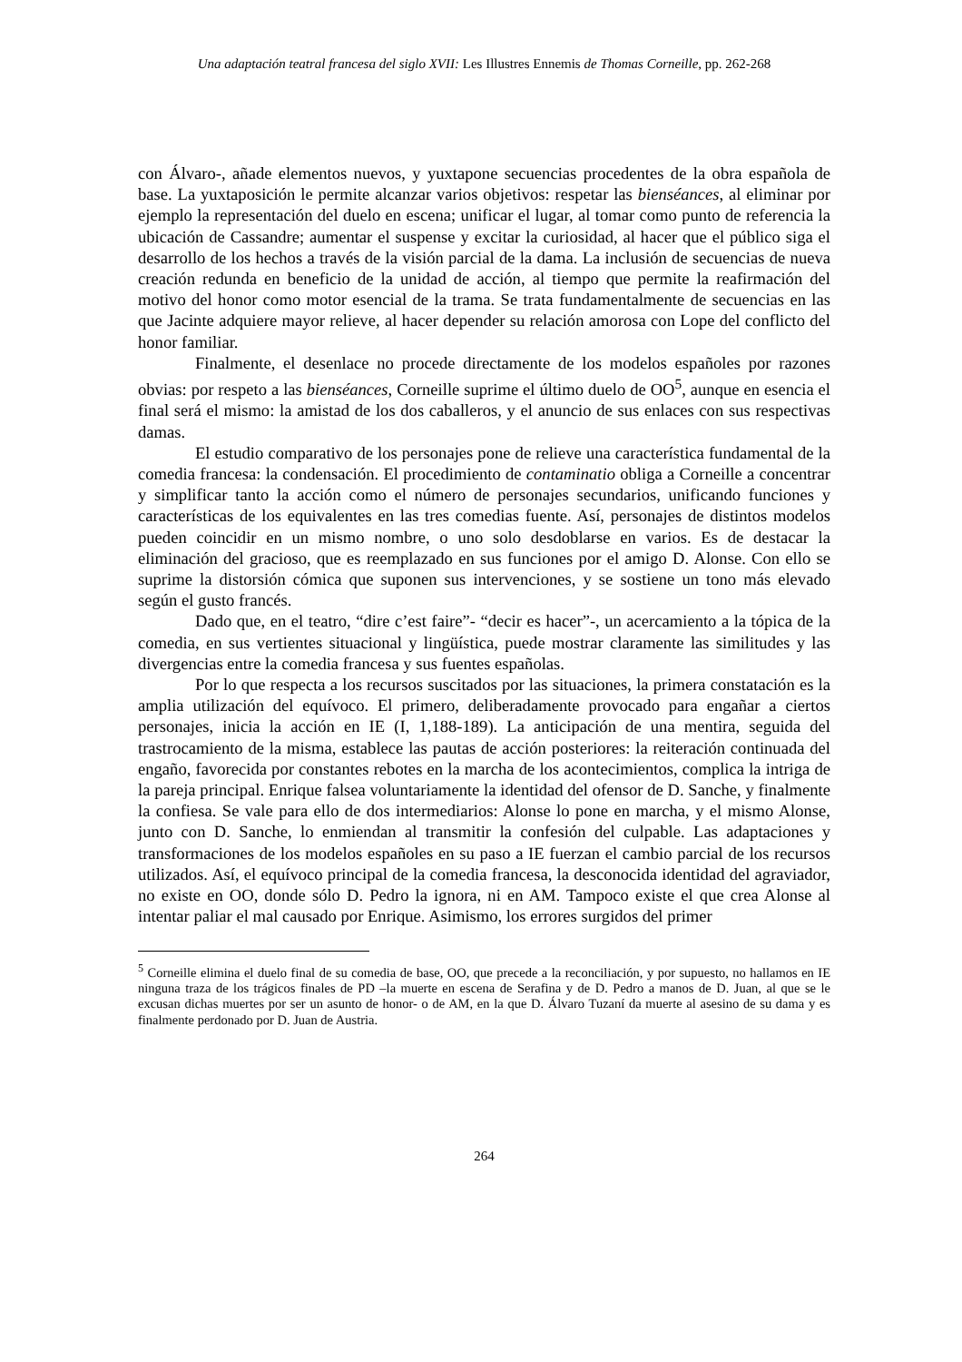Una adaptación teatral francesa del siglo XVII: Les Illustres Ennemis de Thomas Corneille, pp. 262-268
con Álvaro-, añade elementos nuevos, y yuxtapone secuencias procedentes de la obra española de base. La yuxtaposición le permite alcanzar varios objetivos: respetar las bienséances, al eliminar por ejemplo la representación del duelo en escena; unificar el lugar, al tomar como punto de referencia la ubicación de Cassandre; aumentar el suspense y excitar la curiosidad, al hacer que el público siga el desarrollo de los hechos a través de la visión parcial de la dama. La inclusión de secuencias de nueva creación redunda en beneficio de la unidad de acción, al tiempo que permite la reafirmación del motivo del honor como motor esencial de la trama. Se trata fundamentalmente de secuencias en las que Jacinte adquiere mayor relieve, al hacer depender su relación amorosa con Lope del conflicto del honor familiar.
Finalmente, el desenlace no procede directamente de los modelos españoles por razones obvias: por respeto a las bienséances, Corneille suprime el último duelo de OO<sup>5</sup>, aunque en esencia el final será el mismo: la amistad de los dos caballeros, y el anuncio de sus enlaces con sus respectivas damas.
El estudio comparativo de los personajes pone de relieve una característica fundamental de la comedia francesa: la condensación. El procedimiento de contaminatio obliga a Corneille a concentrar y simplificar tanto la acción como el número de personajes secundarios, unificando funciones y características de los equivalentes en las tres comedias fuente. Así, personajes de distintos modelos pueden coincidir en un mismo nombre, o uno solo desdoblarse en varios. Es de destacar la eliminación del gracioso, que es reemplazado en sus funciones por el amigo D. Alonse. Con ello se suprime la distorsión cómica que suponen sus intervenciones, y se sostiene un tono más elevado según el gusto francés.
Dado que, en el teatro, “dire c’est faire”- “decir es hacer”-, un acercamiento a la tópica de la comedia, en sus vertientes situacional y lingüística, puede mostrar claramente las similitudes y las divergencias entre la comedia francesa y sus fuentes españolas.
Por lo que respecta a los recursos suscitados por las situaciones, la primera constatación es la amplia utilización del equívoco. El primero, deliberadamente provocado para engañar a ciertos personajes, inicia la acción en IE (I, 1,188-189). La anticipación de una mentira, seguida del trastrocamiento de la misma, establece las pautas de acción posteriores: la reiteración continuada del engaño, favorecida por constantes rebotes en la marcha de los acontecimientos, complica la intriga de la pareja principal. Enrique falsea voluntariamente la identidad del ofensor de D. Sanche, y finalmente la confiesa. Se vale para ello de dos intermediarios: Alonse lo pone en marcha, y el mismo Alonse, junto con D. Sanche, lo enmiendan al transmitir la confesión del culpable. Las adaptaciones y transformaciones de los modelos españoles en su paso a IE fuerzan el cambio parcial de los recursos utilizados. Así, el equívoco principal de la comedia francesa, la desconocida identidad del agraviador, no existe en OO, donde sólo D. Pedro la ignora, ni en AM. Tampoco existe el que crea Alonse al intentar paliar el mal causado por Enrique. Asimismo, los errores surgidos del primer
<sup>5</sup> Corneille elimina el duelo final de su comedia de base, OO, que precede a la reconciliación, y por supuesto, no hallamos en IE ninguna traza de los trágicos finales de PD –la muerte en escena de Serafina y de D. Pedro a manos de D. Juan, al que se le excusan dichas muertes por ser un asunto de honor- o de AM, en la que D. Álvaro Tuzaní da muerte al asesino de su dama y es finalmente perdonado por D. Juan de Austria.
264